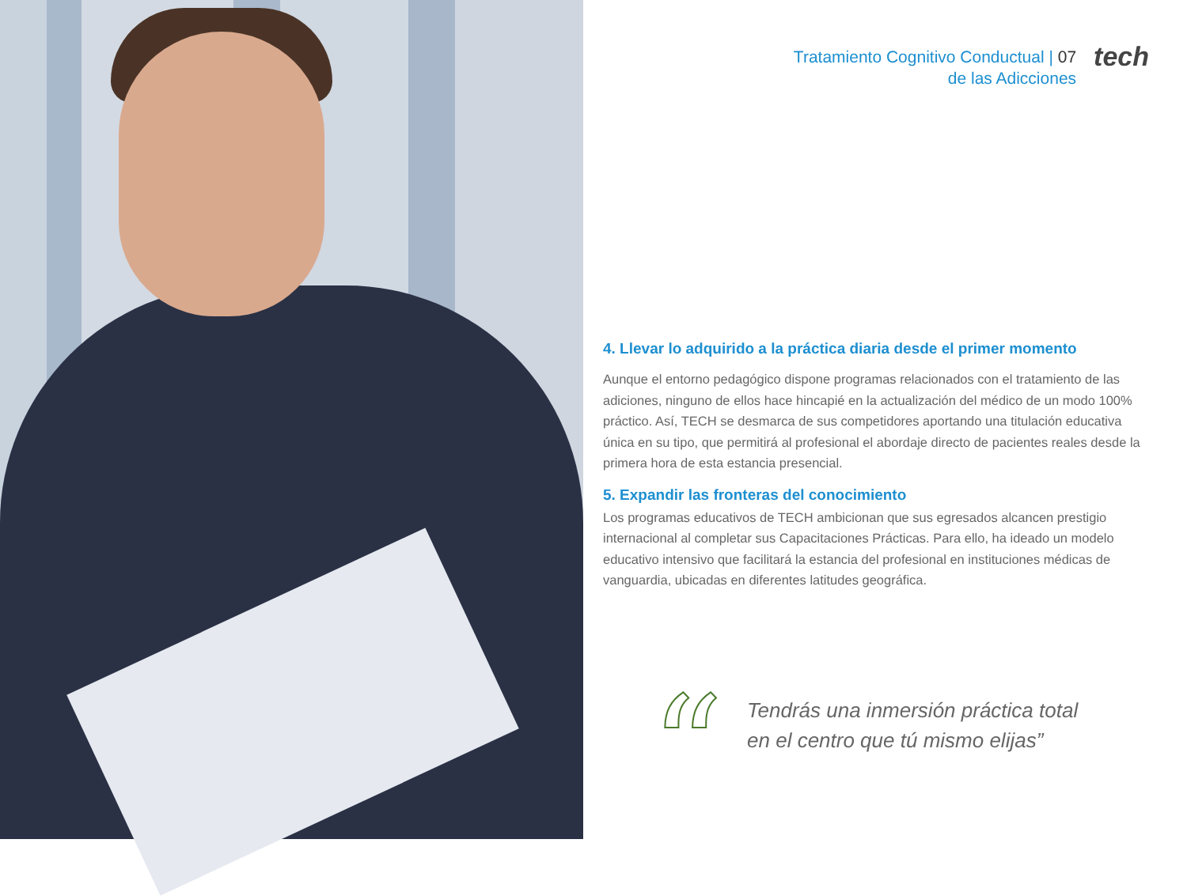Tratamiento Cognitivo Conductual | 07
de las Adicciones
tech
4. Llevar lo adquirido a la práctica diaria desde el primer momento
Aunque el entorno pedagógico dispone programas relacionados con el tratamiento de las adiciones, ninguno de ellos hace hincapié en la actualización del médico de un modo 100% práctico. Así, TECH se desmarca de sus competidores aportando una titulación educativa única en su tipo, que permitirá al profesional el abordaje directo de pacientes reales desde la primera hora de esta estancia presencial.
5. Expandir las fronteras del conocimiento
Los programas educativos de TECH ambicionan que sus egresados alcancen prestigio internacional al completar sus Capacitaciones Prácticas. Para ello, ha ideado un modelo educativo intensivo que facilitará la estancia del profesional en instituciones médicas de vanguardia, ubicadas en diferentes latitudes geográfica.
“
Tendrás una inmersión práctica total
en el centro que tú mismo elijas”